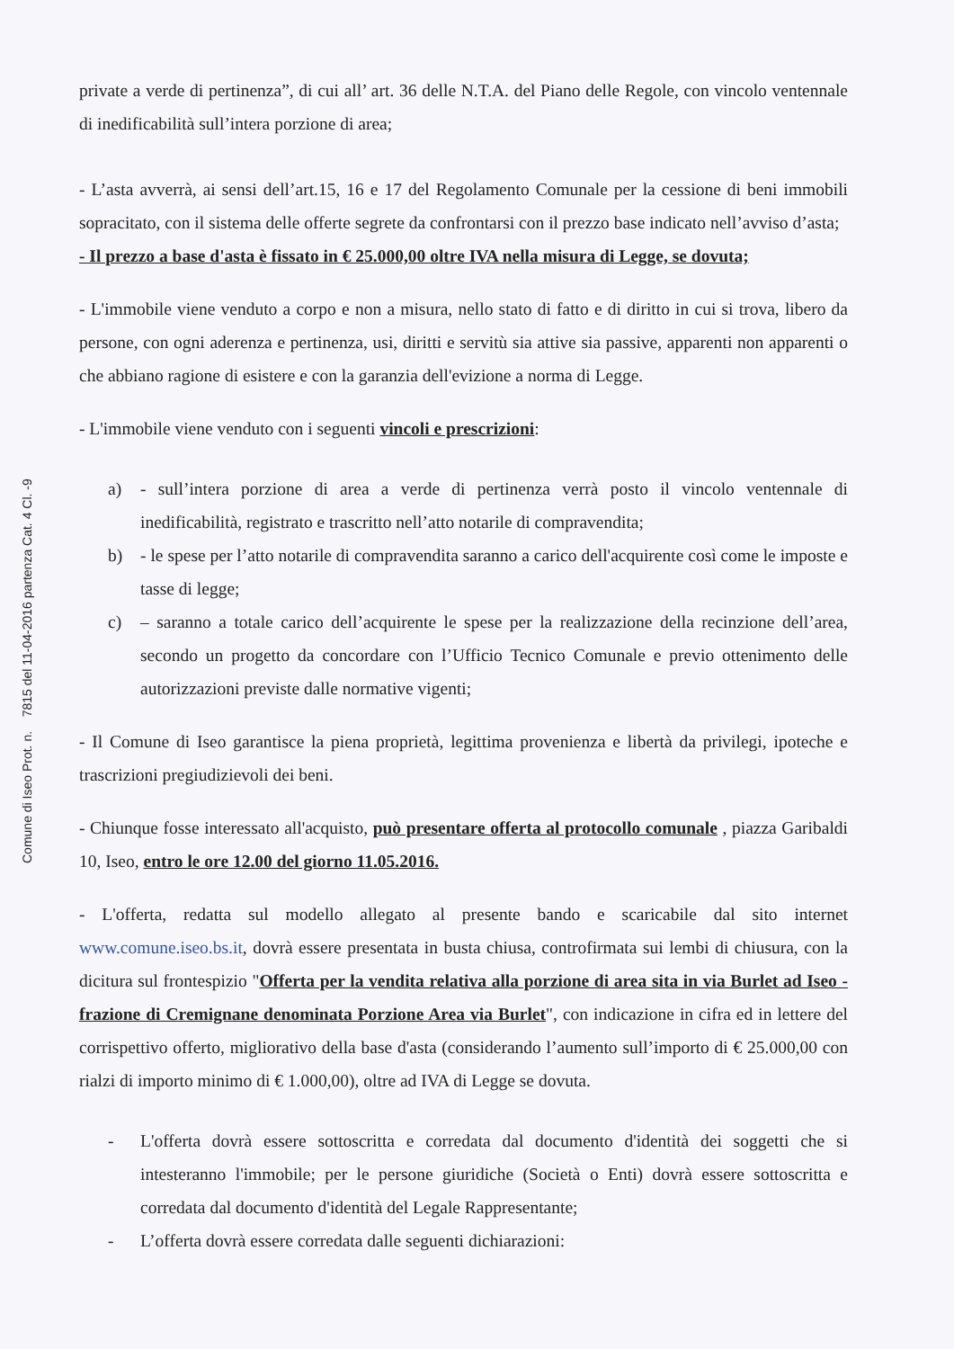Comune di Iseo Prot. n. 7815 del 11-04-2016 partenza Cat. 4 Cl. -9
private a verde di pertinenza”, di cui all’ art. 36 delle N.T.A. del Piano delle Regole, con vincolo ventennale di inedificabilità sull’intera porzione di area;
- L’asta avverrà, ai sensi dell’art.15, 16 e 17 del Regolamento Comunale per la cessione di beni immobili sopracitato, con il sistema delle offerte segrete da confrontarsi con il prezzo base indicato nell’avviso d’asta;
- Il prezzo a base d'asta è fissato in € 25.000,00 oltre IVA nella misura di Legge, se dovuta;
- L'immobile viene venduto a corpo e non a misura, nello stato di fatto e di diritto in cui si trova, libero da persone, con ogni aderenza e pertinenza, usi, diritti e servitù sia attive sia passive, apparenti non apparenti o che abbiano ragione di esistere e con la garanzia dell'evizione a norma di Legge.
- L'immobile viene venduto con i seguenti vincoli e prescrizioni:
a) - sull’intera porzione di area a verde di pertinenza verrà posto il vincolo ventennale di inedificabilità, registrato e trascritto nell’atto notarile di compravendita;
b) - le spese per l’atto notarile di compravendita saranno a carico dell'acquirente così come le imposte e tasse di legge;
c) – saranno a totale carico dell’acquirente le spese per la realizzazione della recinzione dell’area, secondo un progetto da concordare con l’Ufficio Tecnico Comunale e previo ottenimento delle autorizzazioni previste dalle normative vigenti;
- Il Comune di Iseo garantisce la piena proprietà, legittima provenienza e libertà da privilegi, ipoteche e trascrizioni pregiudizievoli dei beni.
- Chiunque fosse interessato all'acquisto, può presentare offerta al protocollo comunale , piazza Garibaldi 10, Iseo, entro le ore 12.00 del giorno 11.05.2016.
- L'offerta, redatta sul modello allegato al presente bando e scaricabile dal sito internet www.comune.iseo.bs.it, dovrà essere presentata in busta chiusa, controfirmata sui lembi di chiusura, con la dicitura sul frontespizio "Offerta per la vendita relativa alla porzione di area sita in via Burlet ad Iseo - frazione di Cremignane denominata Porzione Area via Burlet", con indicazione in cifra ed in lettere del corrispettivo offerto, migliorativo della base d'asta (considerando l’aumento sull’importo di € 25.000,00 con rialzi di importo minimo di € 1.000,00), oltre ad IVA di Legge se dovuta.
- L'offerta dovrà essere sottoscritta e corredata dal documento d'identità dei soggetti che si intesteranno l'immobile; per le persone giuridiche (Società o Enti) dovrà essere sottoscritta e corredata dal documento d'identità del Legale Rappresentante;
- L’offerta dovrà essere corredata dalle seguenti dichiarazioni: